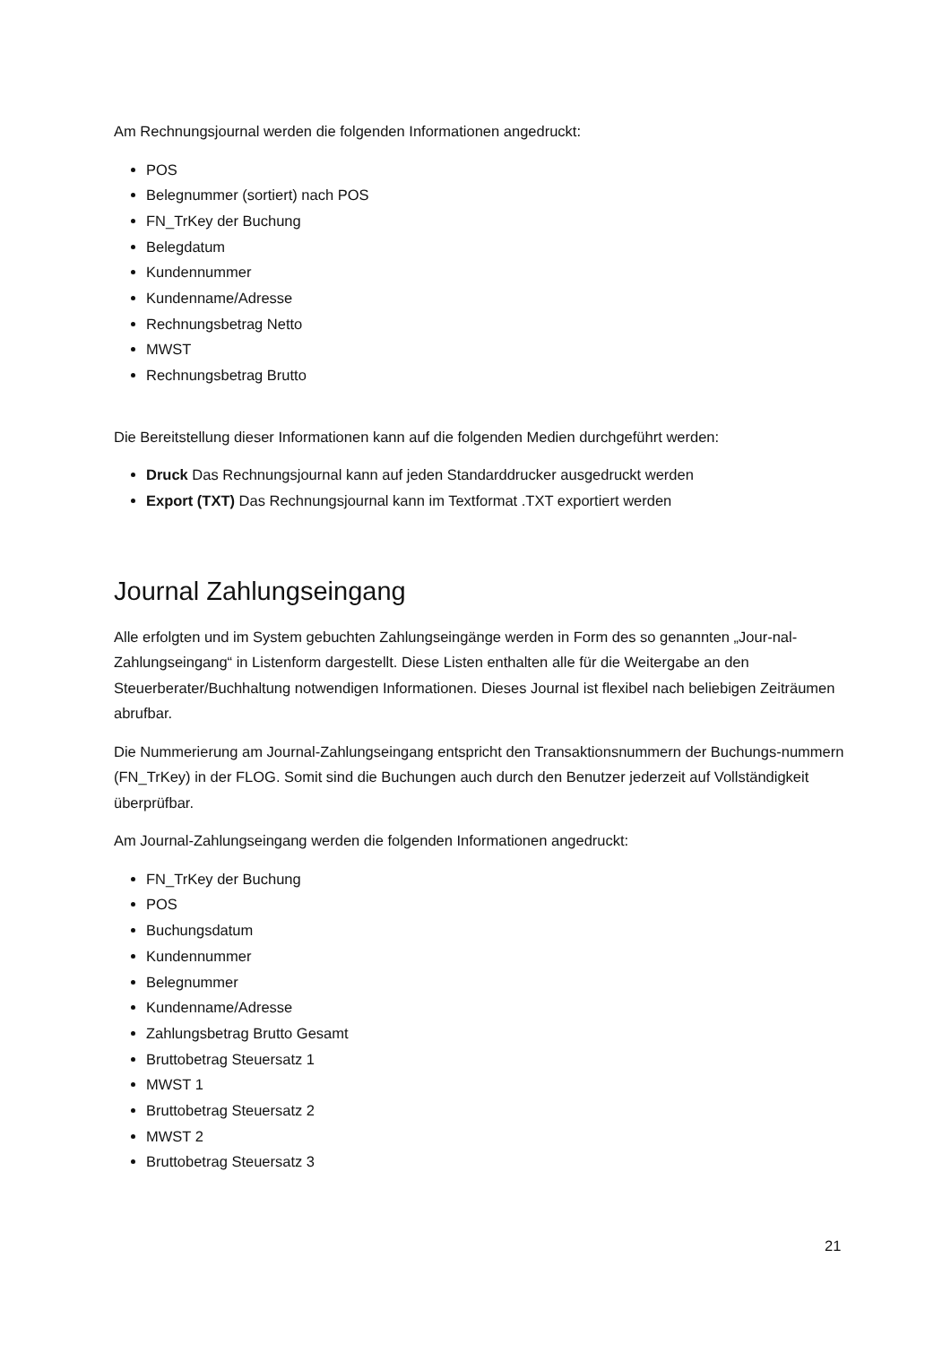Am Rechnungsjournal werden die folgenden Informationen angedruckt:
POS
Belegnummer (sortiert) nach POS
FN_TrKey der Buchung
Belegdatum
Kundennummer
Kundenname/Adresse
Rechnungsbetrag Netto
MWST
Rechnungsbetrag Brutto
Die Bereitstellung dieser Informationen kann auf die folgenden Medien durchgeführt werden:
Druck Das Rechnungsjournal kann auf jeden Standarddrucker ausgedruckt werden
Export (TXT) Das Rechnungsjournal kann im Textformat .TXT exportiert werden
Journal Zahlungseingang
Alle erfolgten und im System gebuchten Zahlungseingänge werden in Form des so genannten „Jour-nal-Zahlungseingang“ in Listenform dargestellt. Diese Listen enthalten alle für die Weitergabe an den Steuerberater/Buchhaltung notwendigen Informationen. Dieses Journal ist flexibel nach beliebigen Zeiträumen abrufbar.
Die Nummerierung am Journal-Zahlungseingang entspricht den Transaktionsnummern der Buchungs-nummern (FN_TrKey) in der FLOG. Somit sind die Buchungen auch durch den Benutzer jederzeit auf Vollständigkeit überprüfbar.
Am Journal-Zahlungseingang werden die folgenden Informationen angedruckt:
FN_TrKey der Buchung
POS
Buchungsdatum
Kundennummer
Belegnummer
Kundenname/Adresse
Zahlungsbetrag Brutto Gesamt
Bruttobetrag Steuersatz 1
MWST 1
Bruttobetrag Steuersatz 2
MWST 2
Bruttobetrag Steuersatz 3
21